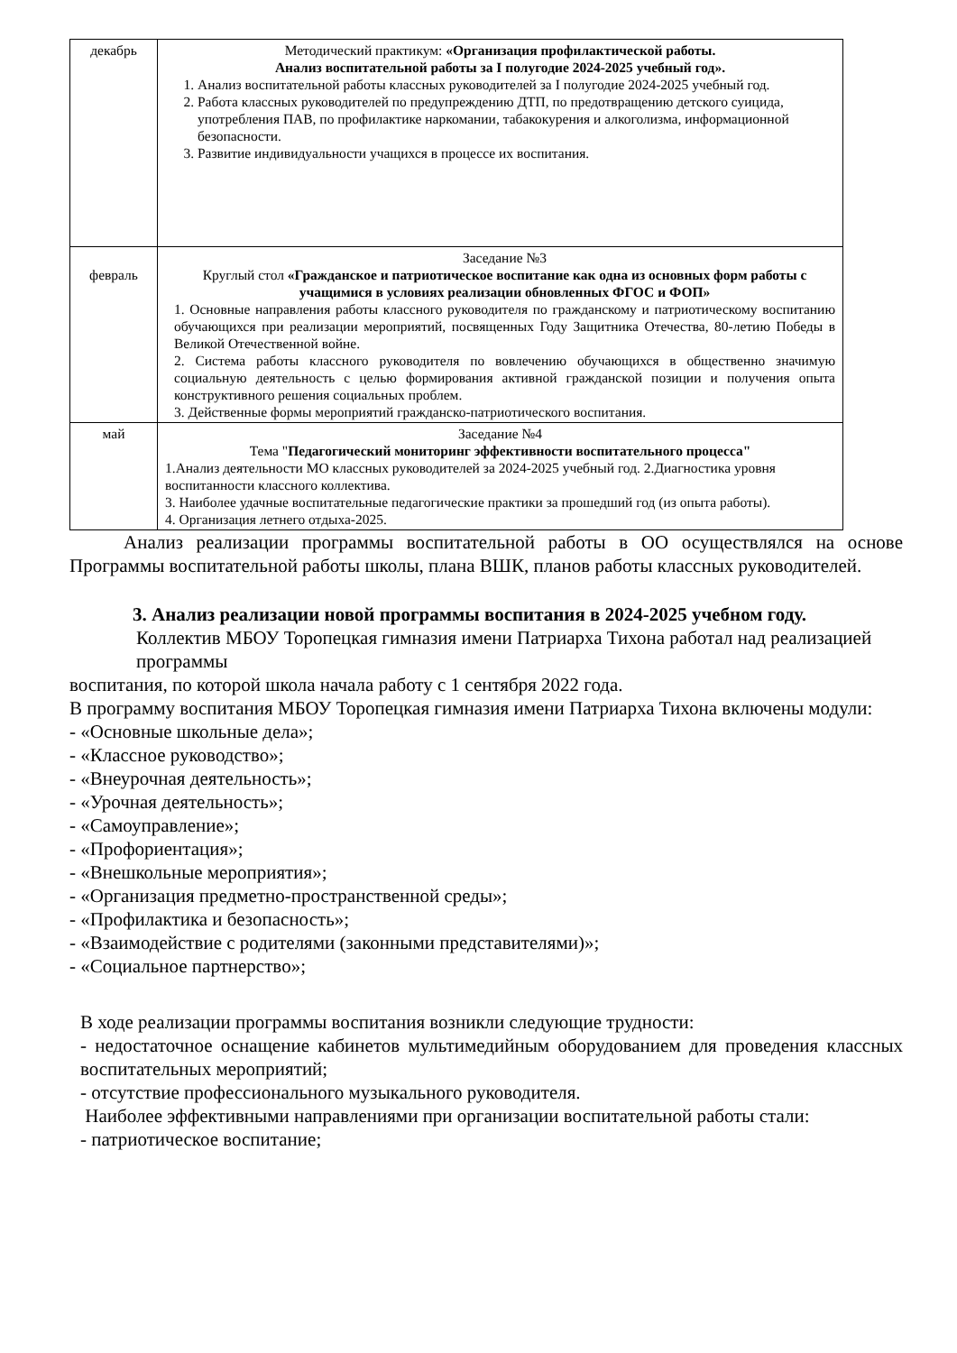| декабрь | Методический практикум: «Организация профилактической работы. Анализ воспитательной работы за I полугодие 2024-2025 учебный год». 1. Анализ воспитательной работы классных руководителей за I полугодие 2024-2025 учебный год. 2. Работа классных руководителей по предупреждению ДТП, по предотвращению детского суицида, употребления ПАВ, по профилактике наркомании, табакокурения и алкоголизма, информационной безопасности. 3. Развитие индивидуальности учащихся в процессе их воспитания. |
| февраль | Заседание №3 Круглый стол «Гражданское и патриотическое воспитание как одна из основных форм работы с учащимися в условиях реализации обновленных ФГОС и ФОП» 1. Основные направления работы классного руководителя по гражданскому и патриотическому воспитанию обучающихся при реализации мероприятий, посвященных Году Защитника Отечества, 80-летию Победы в Великой Отечественной войне. 2. Система работы классного руководителя по вовлечению обучающихся в общественно значимую социальную деятельность с целью формирования активной гражданской позиции и получения опыта конструктивного решения социальных проблем. 3. Действенные формы мероприятий гражданско-патриотического воспитания. |
| май | Заседание №4 Тема " Педагогический мониторинг эффективности воспитательного процесса" 1.Анализ деятельности МО классных руководителей за 2024-2025 учебный год. 2.Диагностика уровня воспитанности классного коллектива. 3. Наиболее удачные воспитательные педагогические практики за прошедший год (из опыта работы). 4. Организация летнего отдыха-2025. |
Анализ реализации программы воспитательной работы в ОО осуществлялся на основе Программы воспитательной работы школы, плана ВШК, планов работы классных руководителей.
3. Анализ реализации новой программы воспитания в 2024-2025 учебном году.
Коллектив МБОУ Торопецкая гимназия имени Патриарха Тихона работал над реализацией программы
воспитания, по которой школа начала работу с 1 сентября 2022 года.
В программу воспитания МБОУ Торопецкая гимназия имени Патриарха Тихона включены модули:
- «Основные школьные дела»;
- «Классное руководство»;
- «Внеурочная деятельность»;
- «Урочная деятельность»;
- «Самоуправление»;
- «Профориентация»;
- «Внешкольные мероприятия»;
- «Организация предметно-пространственной среды»;
- «Профилактика и безопасность»;
- «Взаимодействие с родителями (законными представителями)»;
- «Социальное партнерство»;
В ходе реализации программы воспитания возникли следующие трудности:
- недостаточное оснащение кабинетов мультимедийным оборудованием для проведения классных воспитательных мероприятий;
- отсутствие профессионального музыкального руководителя.
Наиболее эффективными направлениями при организации воспитательной работы стали:
- патриотическое воспитание;